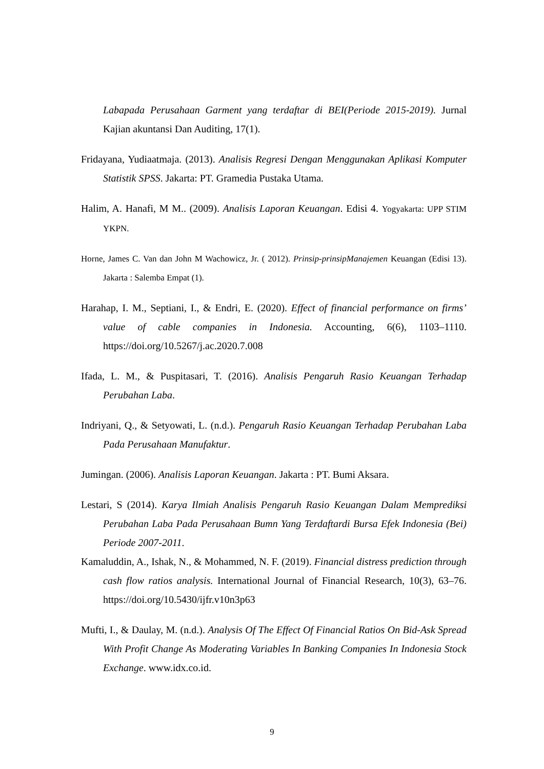Labapada Perusahaan Garment yang terdaftar di BEI(Periode 2015-2019). Jurnal Kajian akuntansi Dan Auditing, 17(1).
Fridayana, Yudiaatmaja. (2013). Analisis Regresi Dengan Menggunakan Aplikasi Komputer Statistik SPSS. Jakarta: PT. Gramedia Pustaka Utama.
Halim, A. Hanafi, M M.. (2009). Analisis Laporan Keuangan. Edisi 4. Yogyakarta: UPP STIM YKPN.
Horne, James C. Van dan John M Wachowicz, Jr. ( 2012). Prinsip-prinsipManajemen Keuangan (Edisi 13). Jakarta : Salemba Empat (1).
Harahap, I. M., Septiani, I., & Endri, E. (2020). Effect of financial performance on firms’ value of cable companies in Indonesia. Accounting, 6(6), 1103–1110. https://doi.org/10.5267/j.ac.2020.7.008
Ifada, L. M., & Puspitasari, T. (2016). Analisis Pengaruh Rasio Keuangan Terhadap Perubahan Laba.
Indriyani, Q., & Setyowati, L. (n.d.). Pengaruh Rasio Keuangan Terhadap Perubahan Laba Pada Perusahaan Manufaktur.
Jumingan. (2006). Analisis Laporan Keuangan. Jakarta : PT. Bumi Aksara.
Lestari, S (2014). Karya Ilmiah Analisis Pengaruh Rasio Keuangan Dalam Memprediksi Perubahan Laba Pada Perusahaan Bumn Yang Terdaftardi Bursa Efek Indonesia (Bei) Periode 2007-2011.
Kamaluddin, A., Ishak, N., & Mohammed, N. F. (2019). Financial distress prediction through cash flow ratios analysis. International Journal of Financial Research, 10(3), 63–76. https://doi.org/10.5430/ijfr.v10n3p63
Mufti, I., & Daulay, M. (n.d.). Analysis Of The Effect Of Financial Ratios On Bid-Ask Spread With Profit Change As Moderating Variables In Banking Companies In Indonesia Stock Exchange. www.idx.co.id.
9